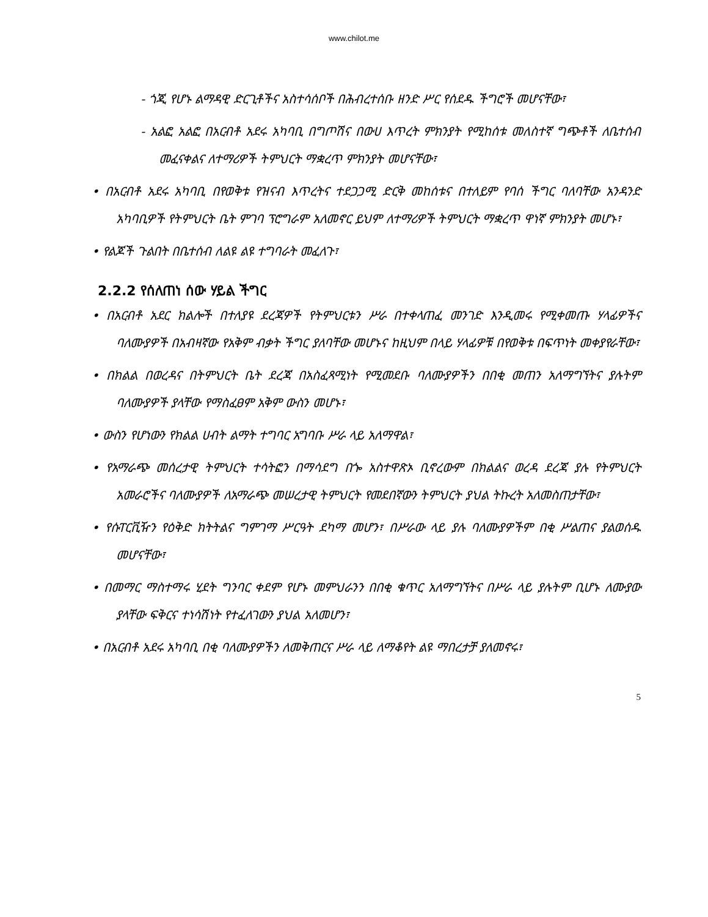www.chilot.me
- ጎጂ የሆኑ ልማዳዊ ድርጊቶችና አስተሳሰቦች በሕብረተሰቡ ዘንድ ሥር የሰደዱ ችግሮች መሆናቸው፣
- አልፎ አልፎ በአርብቶ አደሩ አካባቢ በግጦሽና በውሀ እጥረት ምክንያት የሚከሰቱ መለስተኛ ግጭቶች ለቤተሰብ መፈናቀልና ለተማሪዎች ትምህርት ማቋረጥ ምክንያት መሆናቸው፣
• በአርብቶ አደሩ አካባቢ በየወቅቱ የዝናብ እጥረትና ተደጋጋሚ ድርቅ መከሰቱና በተለይም የባሰ ችግር ባለባቸው አንዳንድ አካባቢዎች የትምህርት ቤት ምገባ ፕሮግራም አለመኖር ይህም ለተማሪዎች ትምህርት ማቋረጥ ዋነኛ ምክንያት መሆኑ፣
• የልጆች ጉልበት በቤተሰብ ለልዩ ልዩ ተግባራት መፈለጉ፣
2.2.2 የሰለጠነ ሰው ሃይል ችግር
• በአርብቶ አደር ክልሎች በተለያዩ ደረጃዎች የትምህርቱን ሥራ በተቀላጠፈ መንገድ እንዲመሩ የሚቀመጡ ሃላፊዎችና ባለሙያዎች በአብዛኛው የአቅም ብቃት ችግር ያለባቸው መሆኑና ከዚህም በላይ ሃላፊዎቹ በየወቅቱ በፍጥነት መቀያየራቸው፣
• በክልል በወረዳና በትምህርት ቤት ደረጃ በአስፈጻሚነት የሚመደቡ ባለሙያዎችን በበቂ መጠን አለማግኘትና ያሉትም ባለሙያዎች ያላቸው የማስፈፀም አቅም ውስን መሆኑ፣
• ውስን የሆነውን የክልል ሀብት ልማት ተግባር አግባቡ ሥራ ላይ አለማዋል፣
• የአማራጭ መሰረታዊ ትምህርት ተሳትፎን በማሳደግ በጐ አስተዋጽኦ ቢኖረውም በክልልና ወረዳ ደረጃ ያሉ የትምህርት አመራሮችና ባለሙያዎች ለአማራጭ መሠረታዊ ትምህርት የመደበኛውን ትምህርት ያህል ትኩረት አለመስጠታቸው፣
• የሱፐርቪዥን የዕቅድ ክትትልና ግምገማ ሥርዓት ደካማ መሆን፣ በሥራው ላይ ያሉ ባለሙያዎችም በቂ ሥልጠና ያልወሰዱ መሆናቸው፣
• በመማር ማስተማሩ ሂደት ግንባር ቀደም የሆኑ መምህራንን በበቂ ቁጥር አለማግኘትና በሥራ ላይ ያሉትም ቢሆኑ ለሙያው ያላቸው ፍቅርና ተነሳሽነት የተፈለገውን ያህል አለመሆን፣
• በአርብቶ አደሩ አካባቢ በቂ ባለሙያዎችን ለመቅጠርና ሥራ ላይ ለማቆየት ልዩ ማበረታቻ ያለመኖሩ፣
5